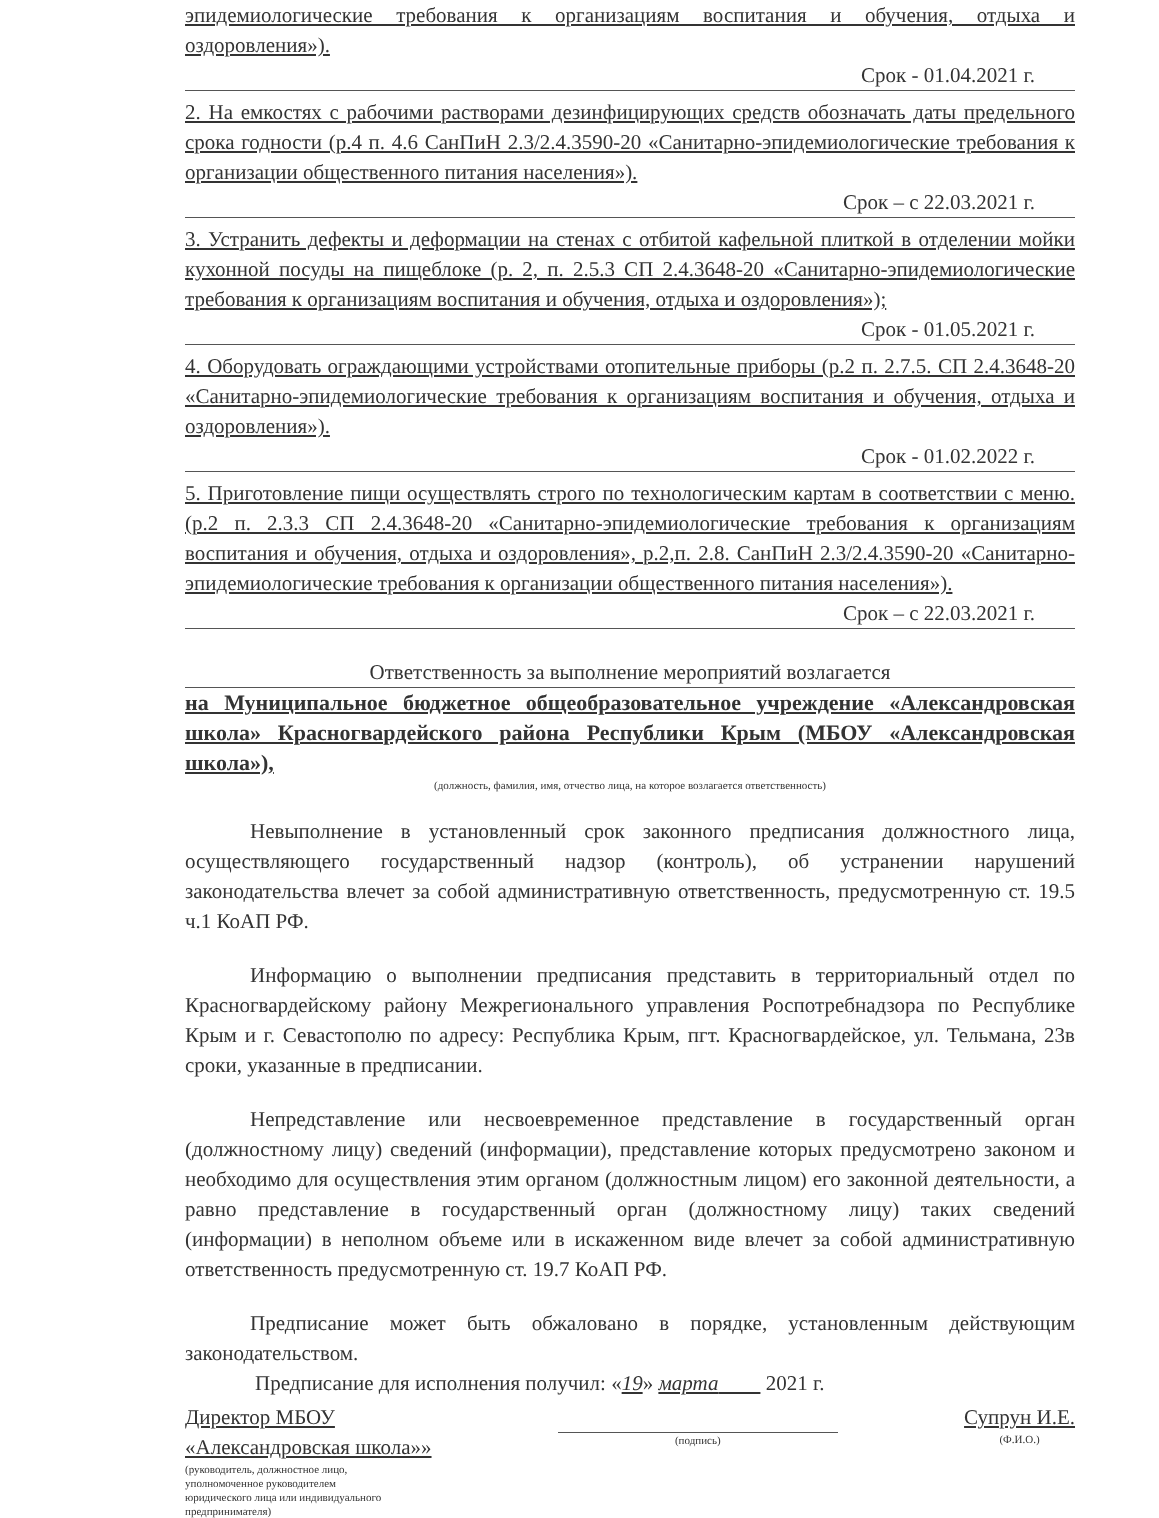эпидемиологические требования к организациям воспитания и обучения, отдыха и оздоровления»).
Срок - 01.04.2021 г.
2. На емкостях с рабочими растворами дезинфицирующих средств обозначать даты предельного срока годности (р.4 п. 4.6 СанПиН 2.3/2.4.3590-20 «Санитарно-эпидемиологические требования к организации общественного питания населения»).
Срок – с 22.03.2021 г.
3. Устранить дефекты и деформации на стенах с отбитой кафельной плиткой в отделении мойки кухонной посуды на пищеблоке (р. 2, п. 2.5.3 СП 2.4.3648-20 «Санитарно-эпидемиологические требования к организациям воспитания и обучения, отдыха и оздоровления»);
Срок - 01.05.2021 г.
4. Оборудовать ограждающими устройствами отопительные приборы (р.2 п. 2.7.5. СП 2.4.3648-20 «Санитарно-эпидемиологические требования к организациям воспитания и обучения, отдыха и оздоровления»).
Срок - 01.02.2022 г.
5. Приготовление пищи осуществлять строго по технологическим картам в соответствии с меню. (р.2 п. 2.3.3 СП 2.4.3648-20 «Санитарно-эпидемиологические требования к организациям воспитания и обучения, отдыха и оздоровления», р.2,п. 2.8. СанПиН 2.3/2.4.3590-20 «Санитарно-эпидемиологические требования к организации общественного питания населения»).
Срок – с 22.03.2021 г.
Ответственность за выполнение мероприятий возлагается
на Муниципальное бюджетное общеобразовательное учреждение «Александровская школа» Красногвардейского района Республики Крым (МБОУ «Александровская школа»),
(должность, фамилия, имя, отчество лица, на которое возлагается ответственность)
Невыполнение в установленный срок законного предписания должностного лица, осуществляющего государственный надзор (контроль), об устранении нарушений законодательства влечет за собой административную ответственность, предусмотренную ст. 19.5 ч.1 КоАП РФ.
Информацию о выполнении предписания представить в территориальный отдел по Красногвардейскому району Межрегионального управления Роспотребнадзора по Республике Крым и г. Севастополю по адресу: Республика Крым, пгт. Красногвардейское, ул. Тельмана, 23в сроки, указанные в предписании.
Непредставление или несвоевременное представление в государственный орган (должностному лицу) сведений (информации), представление которых предусмотрено законом и необходимо для осуществления этим органом (должностным лицом) его законной деятельности, а равно представление в государственный орган (должностному лицу) таких сведений (информации) в неполном объеме или в искаженном виде влечет за собой административную ответственность предусмотренную ст. 19.7 КоАП РФ.
Предписание может быть обжаловано в порядке, установленным действующим законодательством.
Предписание для исполнения получил: «19» марта 2021 г.
Директор МБОУ
«Александровская школа»»
(руководитель, должностное лицо,
уполномоченное руководителем
юридического лица или индивидуального
предпринимателя)
(подпись)
Супрун И.Е.
(Ф.И.О.)